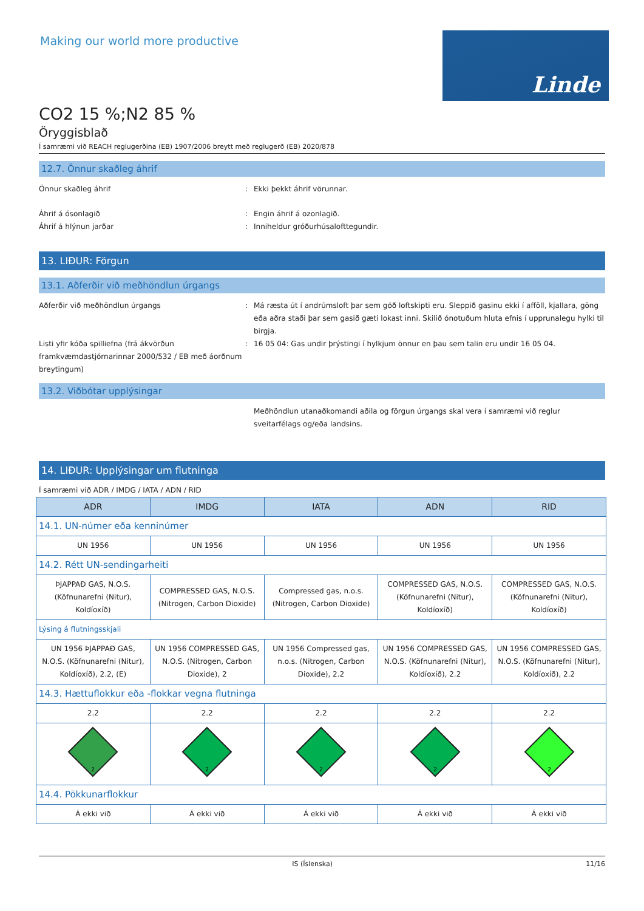Making our world more productive
Linde
CO2 15 %;N2 85 %
Öryggisblað
Í samræmi við REACH reglugerðina (EB) 1907/2006 breytt með reglugerð (EB) 2020/878
12.7. Önnur skaðleg áhrif
Önnur skaðleg áhrif : Ekki þekkt áhrif vörunnar.
Áhrif á ósonlagið : Engin áhrif á ozonlagið.
Áhrif á hlýnun jarðar : Inniheldur gróðurhúsalofttegundir.
13. LIÐUR: Förgun
13.1. Aðferðir við meðhöndlun úrgangs
Aðferðir við meðhöndlun úrgangs : Má ræsta út í andrúmsloft þar sem góð loftskipti eru. Sleppið gasinu ekki í afföll, kjallara, göng eða aðra staði þar sem gasið gæti lokast inni. Skilið ónotuðum hluta efnis í upprunalegu hylki til birgja.
Listi yfir kóða spilliefna (frá ákvörðun framkvæmdastjórnarinnar 2000/532 / EB með áorðnum breytingum)
: 16 05 04: Gas undir þrýstingi í hylkjum önnur en þau sem talin eru undir 16 05 04.
13.2. Viðbótar upplýsingar
Meðhöndlun utanaðkomandi aðila og förgun úrgangs skal vera í samræmi við reglur sveitarfélags og/eða landsins.
14. LIÐUR: Upplýsingar um flutninga
Í samræmi við ADR / IMDG / IATA / ADN / RID
| ADR | IMDG | IATA | ADN | RID |
| --- | --- | --- | --- | --- |
| 14.1. UN-númer eða kenninúmer | | | | |
| UN 1956 | UN 1956 | UN 1956 | UN 1956 | UN 1956 |
| 14.2. Rétt UN-sendingarheiti | | | | |
| ÞJAPPAÐ GAS, N.O.S. (Köfnunarefni (Nitur), Koldíoxíð) | COMPRESSED GAS, N.O.S. (Nitrogen, Carbon Dioxide) | Compressed gas, n.o.s. (Nitrogen, Carbon Dioxide) | COMPRESSED GAS, N.O.S. (Köfnunarefni (Nitur), Koldíoxíð) | COMPRESSED GAS, N.O.S. (Köfnunarefni (Nitur), Koldíoxíð) |
| Lýsing á flutningsskjali | | | | |
| UN 1956 ÞJAPPAÐ GAS, N.O.S. (Köfnunarefni (Nitur), Koldíoxíð), 2.2, (E) | UN 1956 COMPRESSED GAS, N.O.S. (Nitrogen, Carbon Dioxide), 2 | UN 1956 Compressed gas, n.o.s. (Nitrogen, Carbon Dioxide), 2.2 | UN 1956 COMPRESSED GAS, N.O.S. (Köfnunarefni (Nitur), Koldíoxíð), 2.2 | UN 1956 COMPRESSED GAS, N.O.S. (Köfnunarefni (Nitur), Koldíoxíð), 2.2 |
| 14.3. Hættuflokkur eða -flokkar vegna flutninga | | | | |
| 2.2 | 2.2 | 2.2 | 2.2 | 2.2 |
| 2 | 2 | 2 | 2 | 2 |
| 14.4. Pökkunarflokkur | | | | |
| Á ekki við | Á ekki við | Á ekki við | Á ekki við | Á ekki við |
IS (Íslenska) 11/16